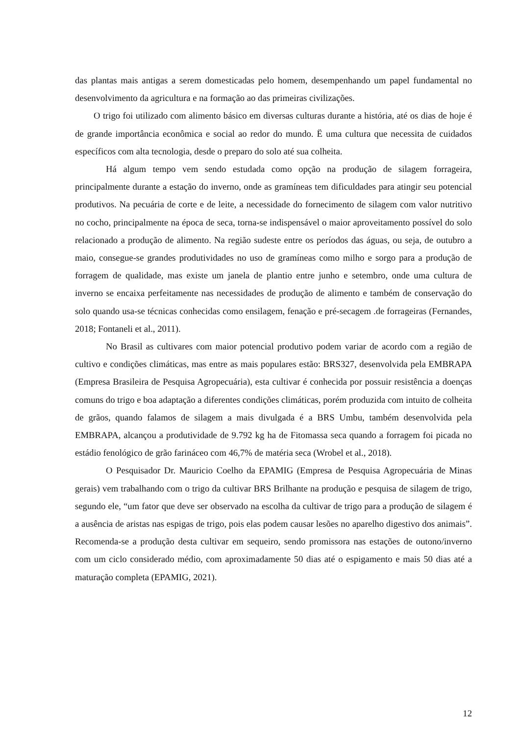das plantas mais antigas a serem domesticadas pelo homem, desempenhando um papel fundamental no desenvolvimento da agricultura e na formação ao das primeiras civilizações.
O trigo foi utilizado com alimento básico em diversas culturas durante a história, até os dias de hoje é de grande importância econômica e social ao redor do mundo. Ë uma cultura que necessita de cuidados específicos com alta tecnologia, desde o preparo do solo até sua colheita.
Há algum tempo vem sendo estudada como opção na produção de silagem forrageira, principalmente durante a estação do inverno, onde as gramíneas tem dificuldades para atingir seu potencial produtivos. Na pecuária de corte e de leite, a necessidade do fornecimento de silagem com valor nutritivo no cocho, principalmente na época de seca, torna-se indispensável o maior aproveitamento possível do solo relacionado a produção de alimento. Na região sudeste entre os períodos das águas, ou seja, de outubro a maio, consegue-se grandes produtividades no uso de gramíneas como milho e sorgo para a produção de forragem de qualidade, mas existe um janela de plantio entre junho e setembro, onde uma cultura de inverno se encaixa perfeitamente nas necessidades de produção de alimento e também de conservação do solo quando usa-se técnicas conhecidas como ensilagem, fenação e pré-secagem .de forrageiras (Fernandes, 2018; Fontaneli et al., 2011).
No Brasil as cultivares com maior potencial produtivo podem variar de acordo com a região de cultivo e condições climáticas, mas entre as mais populares estão: BRS327, desenvolvida pela EMBRAPA (Empresa Brasileira de Pesquisa Agropecuária), esta cultivar é conhecida por possuir resistência a doenças comuns do trigo e boa adaptação a diferentes condições climáticas, porém produzida com intuito de colheita de grãos, quando falamos de silagem a mais divulgada é a BRS Umbu, também desenvolvida pela EMBRAPA, alcançou a produtividade de 9.792 kg ha de Fitomassa seca quando a forragem foi picada no estádio fenológico de grão farináceo com 46,7% de matéria seca (Wrobel et al., 2018).
O Pesquisador Dr. Mauricio Coelho da EPAMIG (Empresa de Pesquisa Agropecuária de Minas gerais) vem trabalhando com o trigo da cultivar BRS Brilhante na produção e pesquisa de silagem de trigo, segundo ele, “um fator que deve ser observado na escolha da cultivar de trigo para a produção de silagem é a ausência de aristas nas espigas de trigo, pois elas podem causar lesões no aparelho digestivo dos animais”. Recomenda-se a produção desta cultivar em sequeiro, sendo promissora nas estações de outono/inverno com um ciclo considerado médio, com aproximadamente 50 dias até o espigamento e mais 50 dias até a maturação completa (EPAMIG, 2021).
12